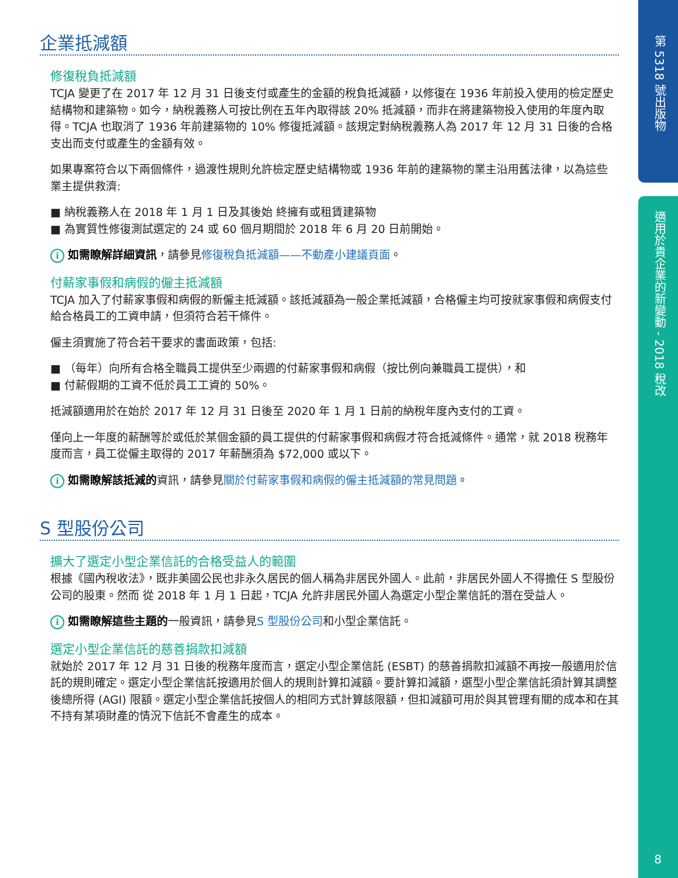第 5318 號出版物
適用於貴企業的新變動 - 2018 稅改
8
企業抵減額
修復稅負抵減額
TCJA 變更了在 2017 年 12 月 31 日後支付或產生的金額的稅負抵減額，以修復在 1936 年前投入使用的檢定歷史結構物和建築物。如今，納稅義務人可按比例在五年內取得該 20% 抵減額，而非在將建築物投入使用的年度內取得。TCJA 也取消了 1936 年前建築物的 10% 修復抵減額。該規定對納稅義務人為 2017 年 12 月 31 日後的合格支出而支付或產生的金額有效。
如果專案符合以下兩個條件，過渡性規則允許檢定歷史結構物或 1936 年前的建築物的業主沿用舊法律，以為這些業主提供救濟:
■ 納稅義務人在 2018 年 1 月 1 日及其後始 終擁有或租賃建築物
■ 為實質性修復測試選定的 24 或 60 個月期間於 2018 年 6 月 20 日前開始。
i如需瞭解詳細資訊，請參見修復稅負抵減額——不動產小建議頁面。
付薪家事假和病假的僱主抵減額
TCJA 加入了付薪家事假和病假的新僱主抵減額。該抵減額為一般企業抵減額，合格僱主均可按就家事假和病假支付給合格員工的工資申請，但須符合若干條件。
僱主須實施了符合若干要求的書面政策，包括:
■ （每年）向所有合格全職員工提供至少兩週的付薪家事假和病假（按比例向兼職員工提供），和
■ 付薪假期的工資不低於員工工資的 50%。
抵減額適用於在始於 2017 年 12 月 31 日後至 2020 年 1 月 1 日前的納稅年度內支付的工資。
僅向上一年度的薪酬等於或低於某個金額的員工提供的付薪家事假和病假才符合抵減條件。通常，就 2018 稅務年度而言，員工從僱主取得的 2017 年薪酬須為 $72,000 或以下。
i如需瞭解該抵減的資訊，請參見關於付薪家事假和病假的僱主抵減額的常見問題。
S 型股份公司
擴大了選定小型企業信託的合格受益人的範圍
根據《國內稅收法》，既非美國公民也非永久居民的個人稱為非居民外國人。此前，非居民外國人不得擔任 S 型股份公司的股東。然而 從 2018 年 1 月 1 日起，TCJA 允許非居民外國人為選定小型企業信託的潛在受益人。
i如需瞭解這些主題的一般資訊，請參見S 型股份公司和小型企業信託。
選定小型企業信託的慈善捐款扣減額
就始於 2017 年 12 月 31 日後的稅務年度而言，選定小型企業信託 (ESBT) 的慈善捐款扣減額不再按一般適用於信託的規則確定。選定小型企業信託按適用於個人的規則計算扣減額。要計算扣減額，選型小型企業信託須計算其調整後總所得 (AGI) 限額。選定小型企業信託按個人的相同方式計算該限額，但扣減額可用於與其管理有關的成本和在其不持有某項財產的情況下信託不會產生的成本。